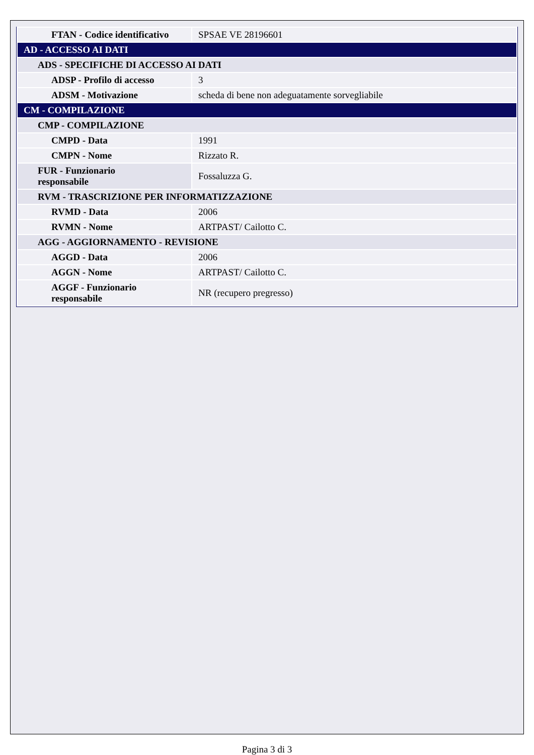| FTAN - Codice identificativo | SPSAE VE 28196601 |
| AD - ACCESSO AI DATI | |
| ADS - SPECIFICHE DI ACCESSO AI DATI | |
| ADSP - Profilo di accesso | 3 |
| ADSM - Motivazione | scheda di bene non adeguatamente sorvegliabile |
| CM - COMPILAZIONE | |
| CMP - COMPILAZIONE | |
| CMPD - Data | 1991 |
| CMPN - Nome | Rizzato R. |
| FUR - Funzionario responsabile | Fossaluzza G. |
| RVM - TRASCRIZIONE PER INFORMATIZZAZIONE | |
| RVMD - Data | 2006 |
| RVMN - Nome | ARTPAST/ Cailotto C. |
| AGG - AGGIORNAMENTO - REVISIONE | |
| AGGD - Data | 2006 |
| AGGN - Nome | ARTPAST/ Cailotto C. |
| AGGF - Funzionario responsabile | NR (recupero pregresso) |
Pagina 3 di 3